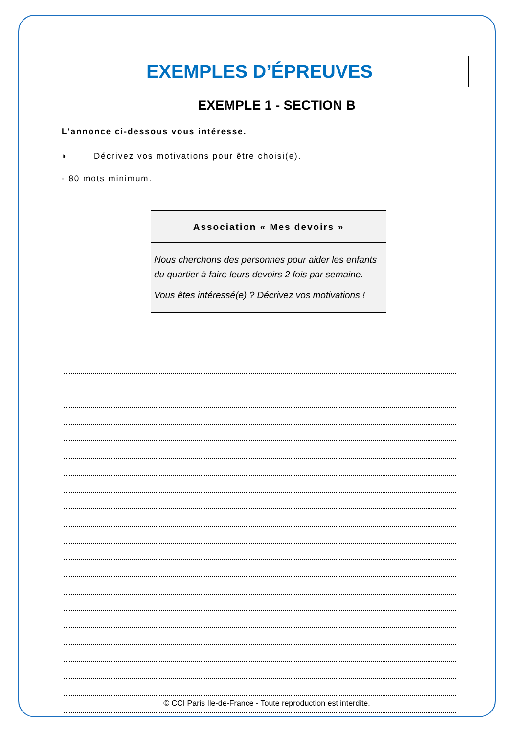EXEMPLES D’ÉPREUVES
EXEMPLE 1 - SECTION B
L'annonce ci-dessous vous intéresse.
◗ Décrivez vos motivations pour être choisi(e).
- 80 mots minimum.
Association « Mes devoirs »
Nous cherchons des personnes pour aider les enfants du quartier à faire leurs devoirs 2 fois par semaine.
Vous êtes intéressé(e) ? Décrivez vos motivations !
© CCI Paris Ile-de-France - Toute reproduction est interdite.